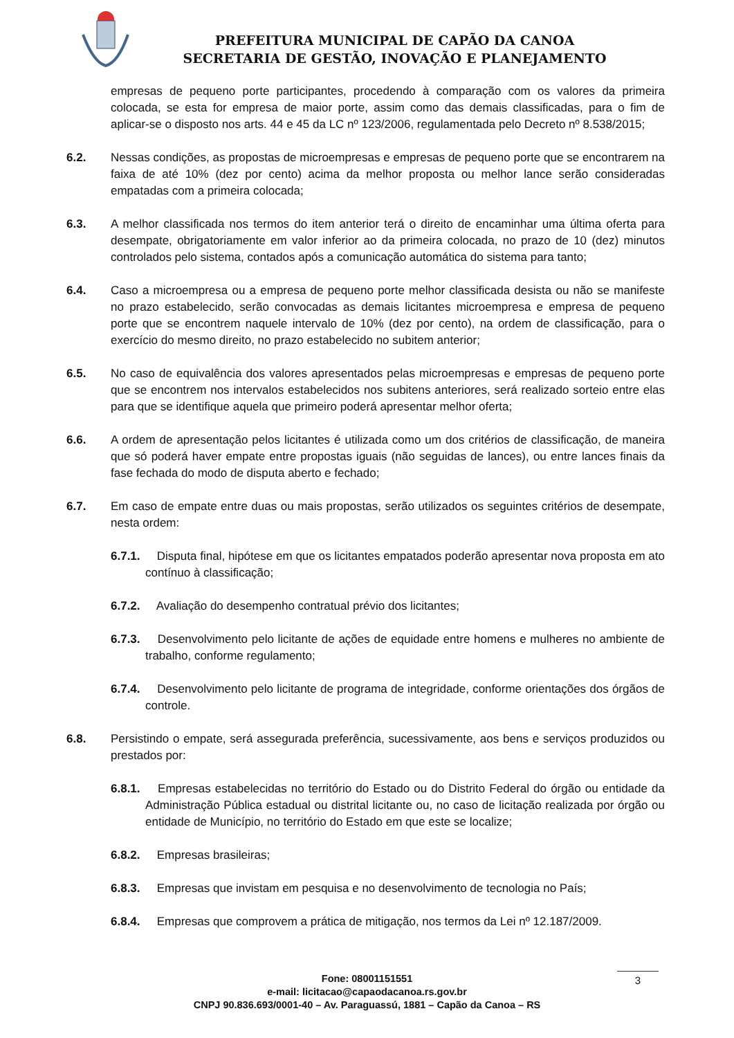PREFEITURA MUNICIPAL DE CAPÃO DA CANOA
SECRETARIA DE GESTÃO, INOVAÇÃO E PLANEJAMENTO
empresas de pequeno porte participantes, procedendo à comparação com os valores da primeira colocada, se esta for empresa de maior porte, assim como das demais classificadas, para o fim de aplicar-se o disposto nos arts. 44 e 45 da LC nº 123/2006, regulamentada pelo Decreto nº 8.538/2015;
6.2. Nessas condições, as propostas de microempresas e empresas de pequeno porte que se encontrarem na faixa de até 10% (dez por cento) acima da melhor proposta ou melhor lance serão consideradas empatadas com a primeira colocada;
6.3. A melhor classificada nos termos do item anterior terá o direito de encaminhar uma última oferta para desempate, obrigatoriamente em valor inferior ao da primeira colocada, no prazo de 10 (dez) minutos controlados pelo sistema, contados após a comunicação automática do sistema para tanto;
6.4. Caso a microempresa ou a empresa de pequeno porte melhor classificada desista ou não se manifeste no prazo estabelecido, serão convocadas as demais licitantes microempresa e empresa de pequeno porte que se encontrem naquele intervalo de 10% (dez por cento), na ordem de classificação, para o exercício do mesmo direito, no prazo estabelecido no subitem anterior;
6.5. No caso de equivalência dos valores apresentados pelas microempresas e empresas de pequeno porte que se encontrem nos intervalos estabelecidos nos subitens anteriores, será realizado sorteio entre elas para que se identifique aquela que primeiro poderá apresentar melhor oferta;
6.6. A ordem de apresentação pelos licitantes é utilizada como um dos critérios de classificação, de maneira que só poderá haver empate entre propostas iguais (não seguidas de lances), ou entre lances finais da fase fechada do modo de disputa aberto e fechado;
6.7. Em caso de empate entre duas ou mais propostas, serão utilizados os seguintes critérios de desempate, nesta ordem:
6.7.1. Disputa final, hipótese em que os licitantes empatados poderão apresentar nova proposta em ato contínuo à classificação;
6.7.2. Avaliação do desempenho contratual prévio dos licitantes;
6.7.3. Desenvolvimento pelo licitante de ações de equidade entre homens e mulheres no ambiente de trabalho, conforme regulamento;
6.7.4. Desenvolvimento pelo licitante de programa de integridade, conforme orientações dos órgãos de controle.
6.8. Persistindo o empate, será assegurada preferência, sucessivamente, aos bens e serviços produzidos ou prestados por:
6.8.1. Empresas estabelecidas no território do Estado ou do Distrito Federal do órgão ou entidade da Administração Pública estadual ou distrital licitante ou, no caso de licitação realizada por órgão ou entidade de Município, no território do Estado em que este se localize;
6.8.2. Empresas brasileiras;
6.8.3. Empresas que invistam em pesquisa e no desenvolvimento de tecnologia no País;
6.8.4. Empresas que comprovem a prática de mitigação, nos termos da Lei nº 12.187/2009.
Fone: 08001151551
e-mail: licitacao@capaodacanoa.rs.gov.br
CNPJ 90.836.693/0001-40 – Av. Paraguassú, 1881 – Capão da Canoa – RS
3